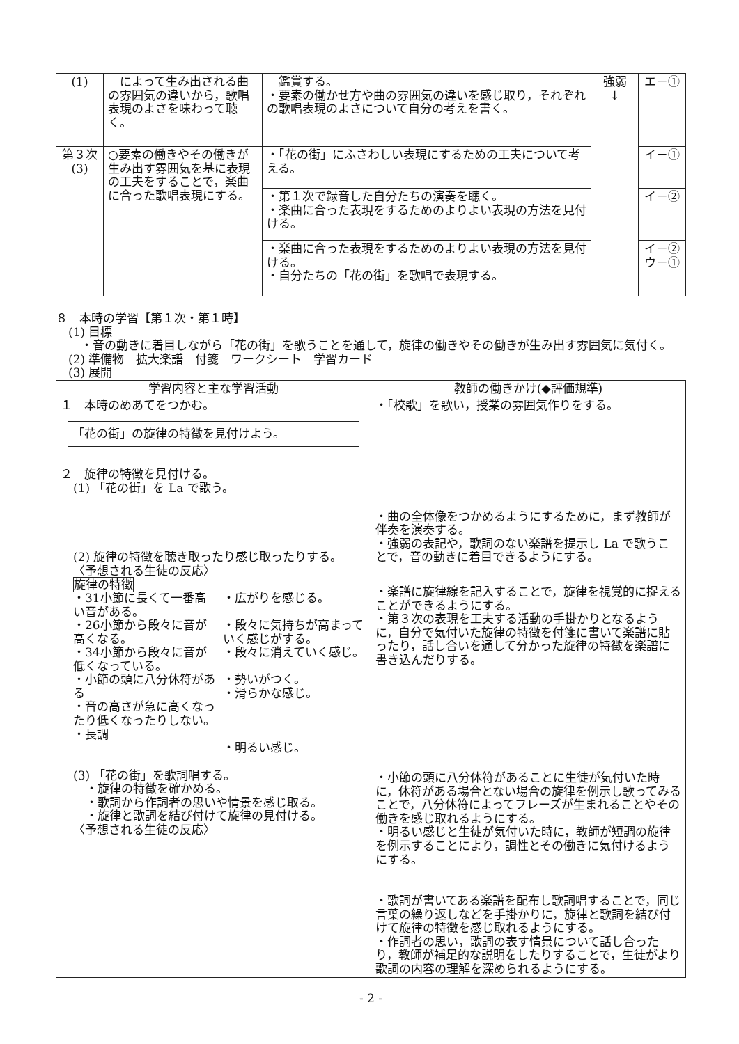| (1) | によって生み出される曲の雰囲気の違いから，歌唱表現のよさを味わって聴く。 | 鑑賞する。 ・要素の働かせ方や曲の雰囲気の違いを感じ取り，それぞれの歌唱表現のよさについて自分の考えを書く。 | 強弱 ↓ | エ－① |
| 第３次 (3) | ○要素の働きやその働きが生み出す雰囲気を基に表現の工夫をすることで，楽曲に合った歌唱表現にする。 | ・「花の街」にふさわしい表現にするための工夫について考える。 | | イ－① |
| | | ・第１次で録音した自分たちの演奏を聴く。 ・楽曲に合った表現をするためのよりよい表現の方法を見付ける。 | | イ－② |
| | | ・楽曲に合った表現をするためのよりよい表現の方法を見付ける。 ・自分たちの「花の街」を歌唱で表現する。 | | イ－② ウ－① |
８　本時の学習【第１次・第１時】
(1) 目標
・音の動きに着目しながら「花の街」を歌うことを通して，旋律の働きやその働きが生み出す雰囲気に気付く。
(2) 準備物　拡大楽譜　付箋　ワークシート　学習カード
(3) 展開
| 学習内容と主な学習活動 | 教師の働きかけ(◆評価規準) |
| --- | --- |
| １ 本時のめあてをつかむ。 「花の街」の旋律の特徴を見付けよう。 ２ 旋律の特徴を見付ける。 (1) 「花の街」を La で歌う。 (2) 旋律の特徴を聴き取ったり感じ取ったりする。 〈予想される生徒の反応〉 旋律の特徴 ・31小節に長くて一番高い音がある。 ・26小節から段々に音が高くなる。 ・34小節から段々に音が低くなっている。 ・小節の頭に八分休符がある ・音の高さが急に高くなったり低くなったりしない。 ・長調 ・広がりを感じる。 ・段々に気持ちが高まっていく感じがする。 ・段々に消えていく感じ。 ・勢いがつく。 ・滑らかな感じ。 ・明るい感じ。 (3) 「花の街」を歌詞唱する。 ・旋律の特徴を確かめる。 ・歌詞から作詞者の思いや情景を感じ取る。 ・旋律と歌詞を結び付けて旋律の見付ける。 〈予想される生徒の反応〉 | ・「校歌」を歌い，授業の雰囲気作りをする。 ・曲の全体像をつかめるようにするために，まず教師が伴奏を演奏する。 ・強弱の表記や，歌詞のない楽譜を提示し La で歌うことで，音の動きに着目できるようにする。 ・楽譜に旋律線を記入することで，旋律を視覚的に捉えることができるようにする。 ・第３次の表現を工夫する活動の手掛かりとなるように，自分で気付いた旋律の特徴を付箋に書いて楽譜に貼ったり，話し合いを通して分かった旋律の特徴を楽譜に書き込んだりする。 ・小節の頭に八分休符があることに生徒が気付いた時に，休符がある場合とない場合の旋律を例示し歌ってみることで，八分休符によってフレーズが生まれることやその働きを感じ取れるようにする。 ・明るい感じと生徒が気付いた時に，教師が短調の旋律を例示することにより，調性とその働きに気付けるようにする。 ・歌詞が書いてある楽譜を配布し歌詞唱することで，同じ言葉の繰り返しなどを手掛かりに，旋律と歌詞を結び付けて旋律の特徴を感じ取れるようにする。 ・作詞者の思い，歌詞の表す情景について話し合ったり，教師が補足的な説明をしたりすることで，生徒がより歌詞の内容の理解を深められるようにする。 |
- 2 -